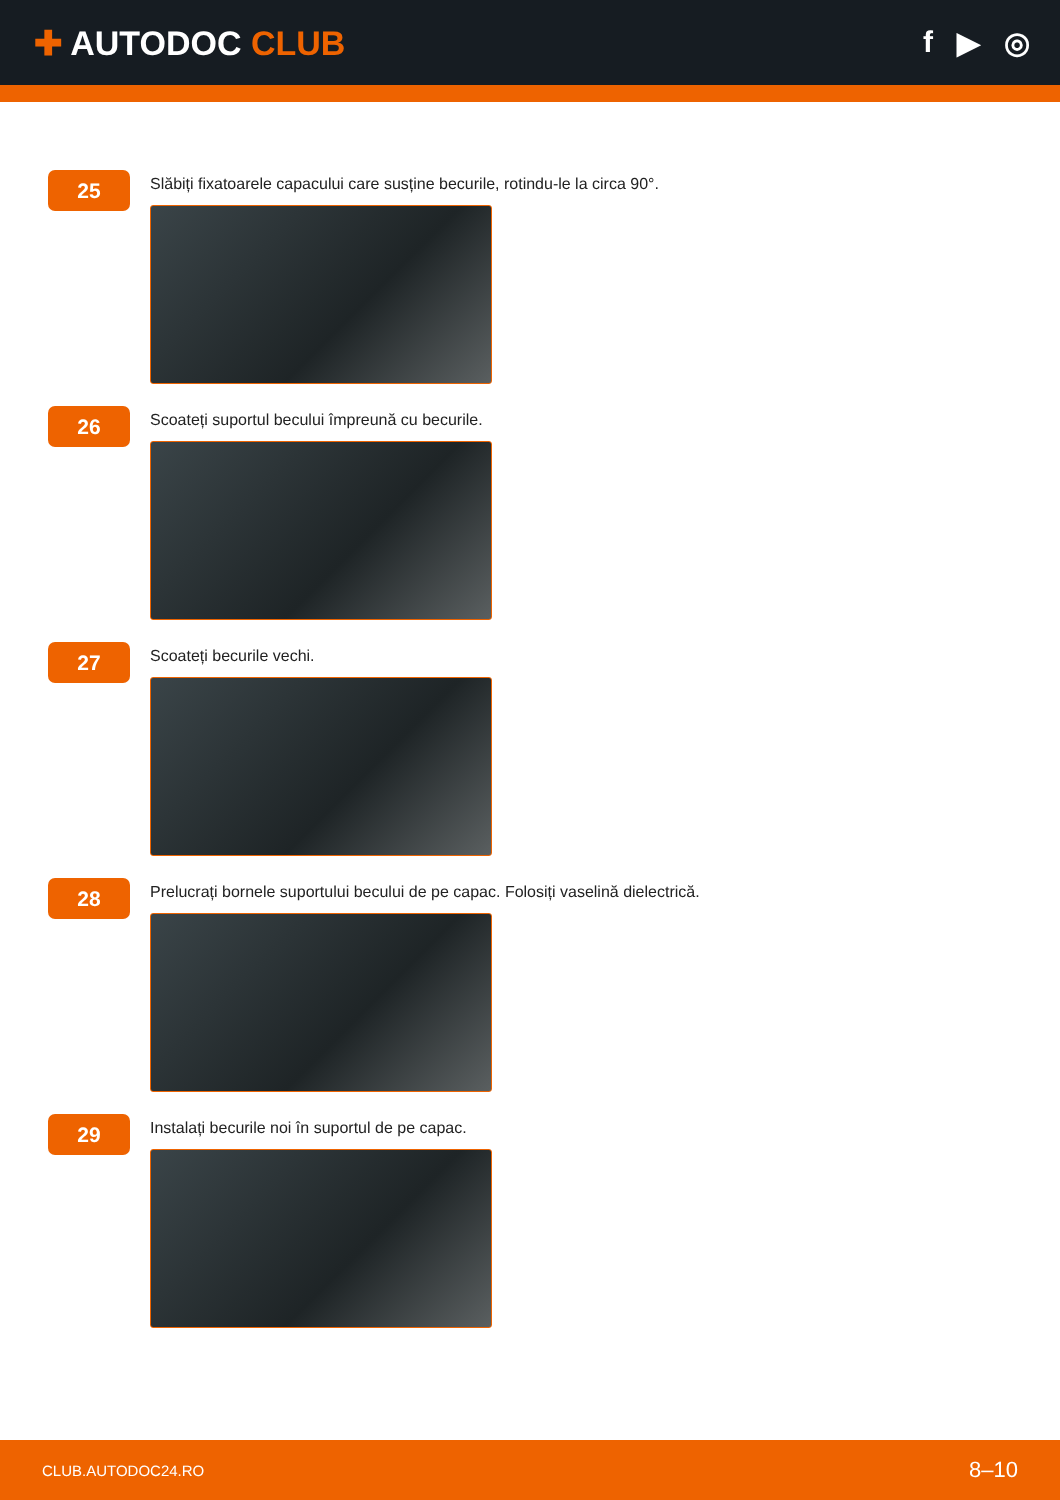✚ AUTODOC CLUB f ▶ ◎
25
Slăbiți fixatoarele capacului care susține becurile, rotindu-le la circa 90°.
26
Scoateți suportul becului împreună cu becurile.
27
Scoateți becurile vechi.
28
Prelucrați bornele suportului becului de pe capac. Folosiți vaselină dielectrică.
29
Instalați becurile noi în suportul de pe capac.
CLUB.AUTODOC24.RO 8–10